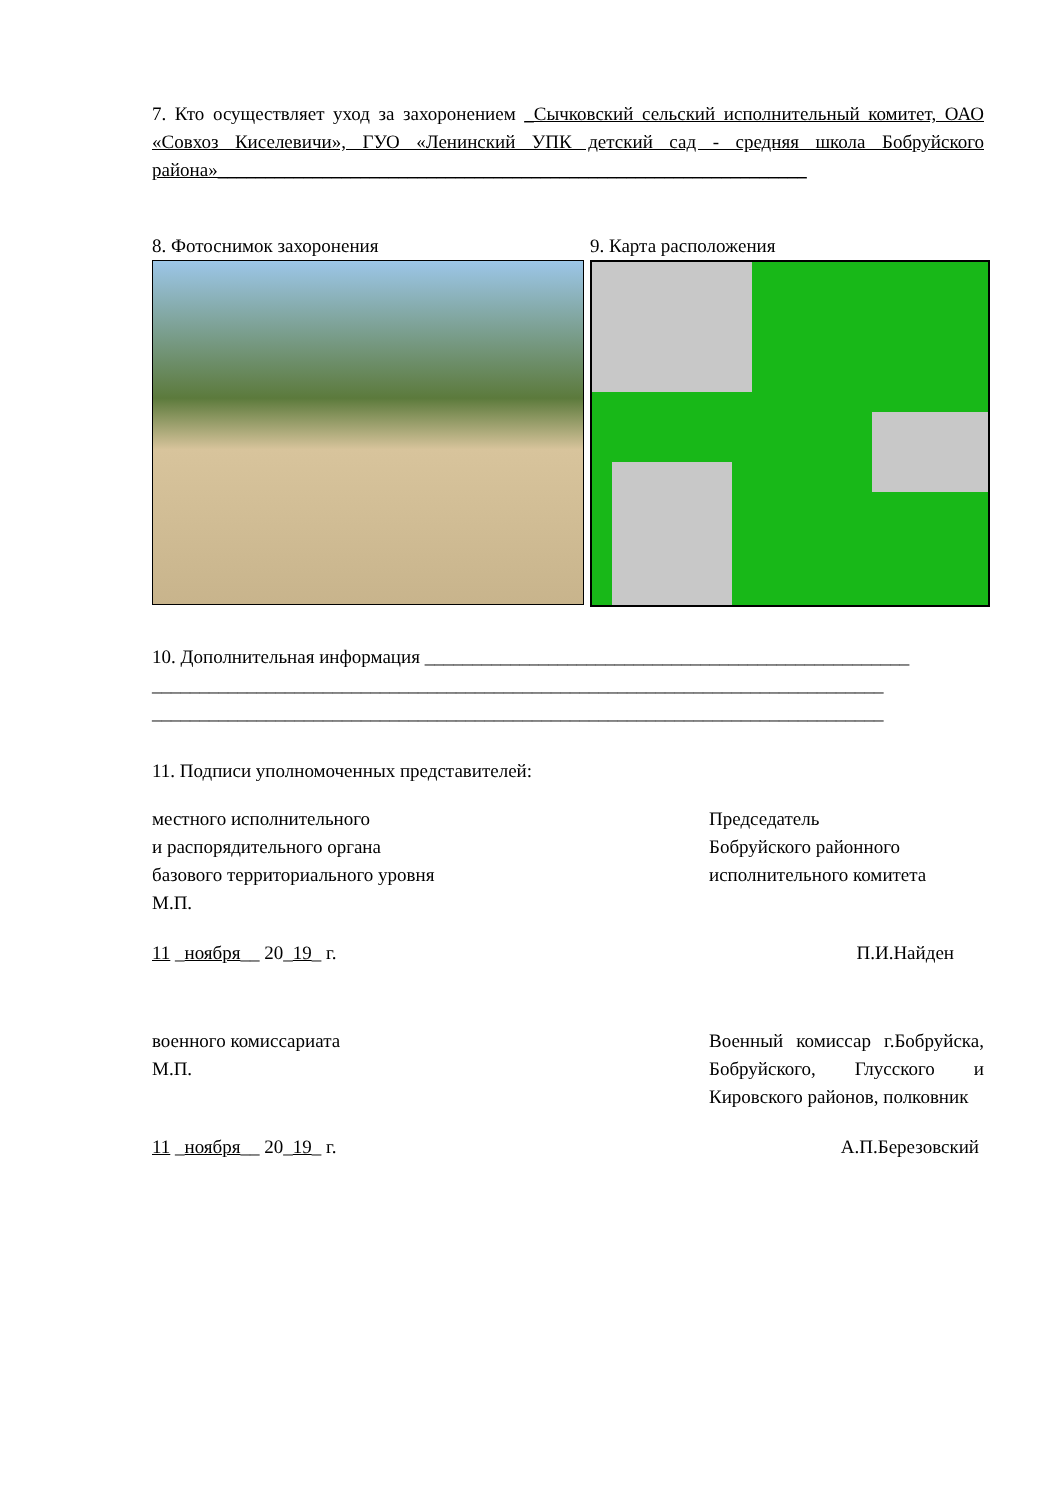7. Кто осуществляет уход за захоронением _Сычковский сельский исполнительный комитет, ОАО «Совхоз Киселевичи», ГУО «Ленинский УПК детский сад - средняя школа Бобруйского района»______________________________________________________________
8. Фотоснимок захоронения 9. Карта расположения
10. Дополнительная информация ___________________________________________________
_____________________________________________________________________________
_____________________________________________________________________________
11. Подписи уполномоченных представителей:
местного исполнительного
и распорядительного органа
базового территориального уровня
М.П.
Председатель
Бобруйского районного
исполнительного комитета
11 _ноября__ 20_19_ г. П.И.Найден
военного комиссариата
М.П.
Военный комиссар г.Бобруйска, Бобруйского, Глусского и Кировского районов, полковник
11 _ноября__ 20_19_ г. А.П.Березовский